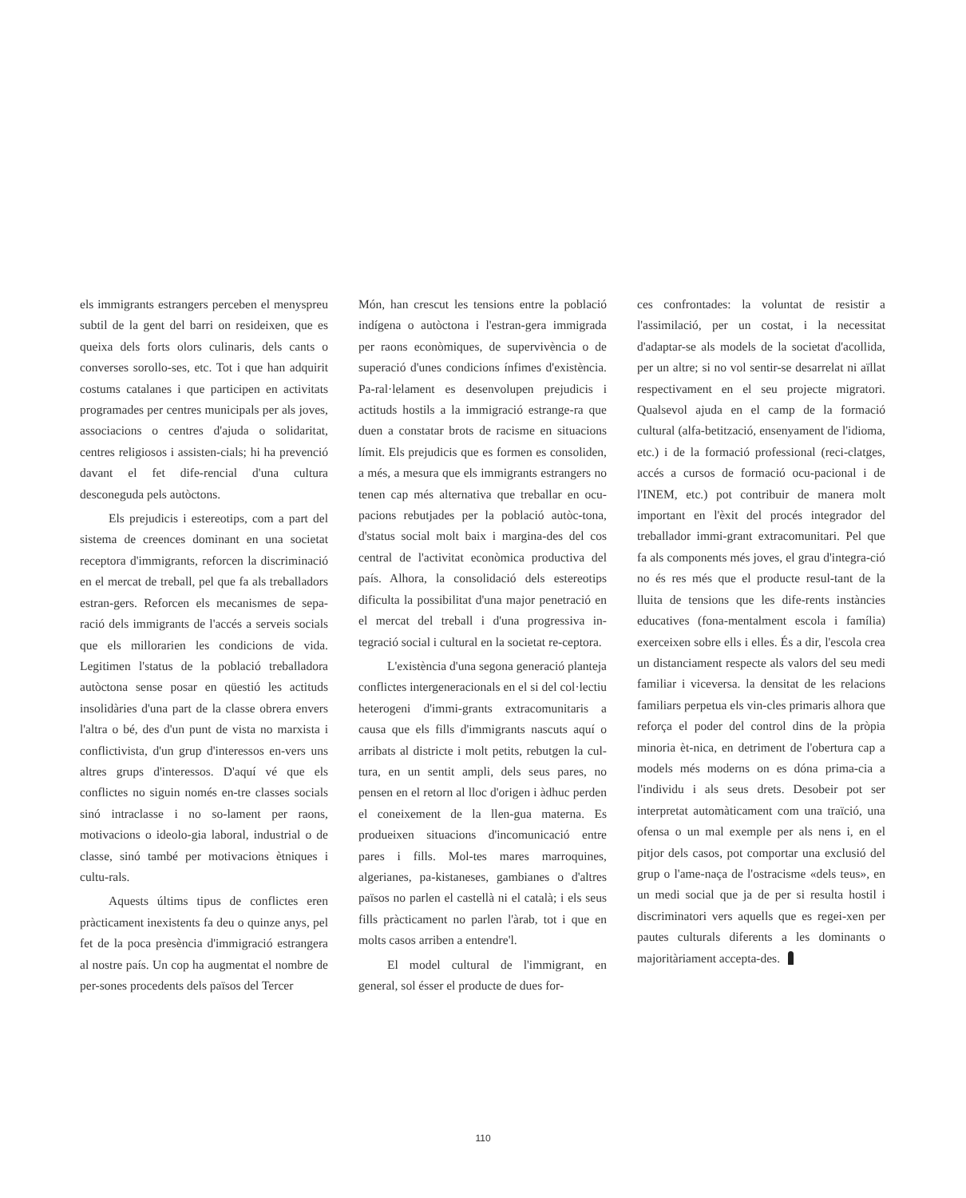els immigrants estrangers perceben el menyspreu subtil de la gent del barri on resideixen, que es queixa dels forts olors culinaris, dels cants o converses sorollo-ses, etc. Tot i que han adquirit costums catalanes i que participen en activitats programades per centres municipals per als joves, associacions o centres d'ajuda o solidaritat, centres religiosos i assisten-cials; hi ha prevenció davant el fet dife-rencial d'una cultura desconeguda pels autòctons.
Els prejudicis i estereotips, com a part del sistema de creences dominant en una societat receptora d'immigrants, reforcen la discriminació en el mercat de treball, pel que fa als treballadors estran-gers. Reforcen els mecanismes de sepa-ració dels immigrants de l'accés a serveis socials que els millorarien les condicions de vida. Legitimen l'status de la població treballadora autòctona sense posar en qüestió les actituds insolidàries d'una part de la classe obrera envers l'altra o bé, des d'un punt de vista no marxista i conflictivista, d'un grup d'interessos en-vers uns altres grups d'interessos. D'aquí vé que els conflictes no siguin només en-tre classes socials sinó intraclasse i no so-lament per raons, motivacions o ideolo-gia laboral, industrial o de classe, sinó també per motivacions ètniques i cultu-rals.
Aquests últims tipus de conflictes eren pràcticament inexistents fa deu o quinze anys, pel fet de la poca presència d'immigració estrangera al nostre país. Un cop ha augmentat el nombre de per-sones procedents dels països del Tercer
Món, han crescut les tensions entre la població indígena o autòctona i l'estran-gera immigrada per raons econòmiques, de supervivència o de superació d'unes condicions ínfimes d'existència. Pa-ral·lelament es desenvolupen prejudicis i actituds hostils a la immigració estrange-ra que duen a constatar brots de racisme en situacions límit. Els prejudicis que es formen es consoliden, a més, a mesura que els immigrants estrangers no tenen cap més alternativa que treballar en ocu-pacions rebutjades per la població autòc-tona, d'status social molt baix i margina-des del cos central de l'activitat econòmica productiva del país. Alhora, la consolidació dels estereotips dificulta la possibilitat d'una major penetració en el mercat del treball i d'una progressiva in-tegració social i cultural en la societat re-ceptora.
L'existència d'una segona generació planteja conflictes intergeneracionals en el si del col·lectiu heterogeni d'immi-grants extracomunitaris a causa que els fills d'immigrants nascuts aquí o arribats al districte i molt petits, rebutgen la cul-tura, en un sentit ampli, dels seus pares, no pensen en el retorn al lloc d'origen i àdhuc perden el coneixement de la llen-gua materna. Es produeixen situacions d'incomunicació entre pares i fills. Mol-tes mares marroquines, algerianes, pa-kistaneses, gambianes o d'altres països no parlen el castellà ni el català; i els seus fills pràcticament no parlen l'àrab, tot i que en molts casos arriben a entendre'l.
El model cultural de l'immigrant, en general, sol ésser el producte de dues for-
ces confrontades: la voluntat de resistir a l'assimilació, per un costat, i la necessitat d'adaptar-se als models de la societat d'acollida, per un altre; si no vol sentir-se desarrelat ni aïllat respectivament en el seu projecte migratori. Qualsevol ajuda en el camp de la formació cultural (alfa-betització, ensenyament de l'idioma, etc.) i de la formació professional (reci-clatges, accés a cursos de formació ocu-pacional i de l'INEM, etc.) pot contribuir de manera molt important en l'èxit del procés integrador del treballador immi-grant extracomunitari. Pel que fa als components més joves, el grau d'integra-ció no és res més que el producte resul-tant de la lluita de tensions que les dife-rents instàncies educatives (fona-mentalment escola i família) exerceixen sobre ells i elles. És a dir, l'escola crea un distanciament respecte als valors del seu medi familiar i viceversa. la densitat de les relacions familiars perpetua els vin-cles primaris alhora que reforça el poder del control dins de la pròpia minoria èt-nica, en detriment de l'obertura cap a models més moderns on es dóna prima-cia a l'individu i als seus drets. Desobeir pot ser interpretat automàticament com una traïció, una ofensa o un mal exemple per als nens i, en el pitjor dels casos, pot comportar una exclusió del grup o l'ame-naça de l'ostracisme «dels teus», en un medi social que ja de per si resulta hostil i discriminatori vers aquells que es regei-xen per pautes culturals diferents a les dominants o majoritàriament accepta-des.
110